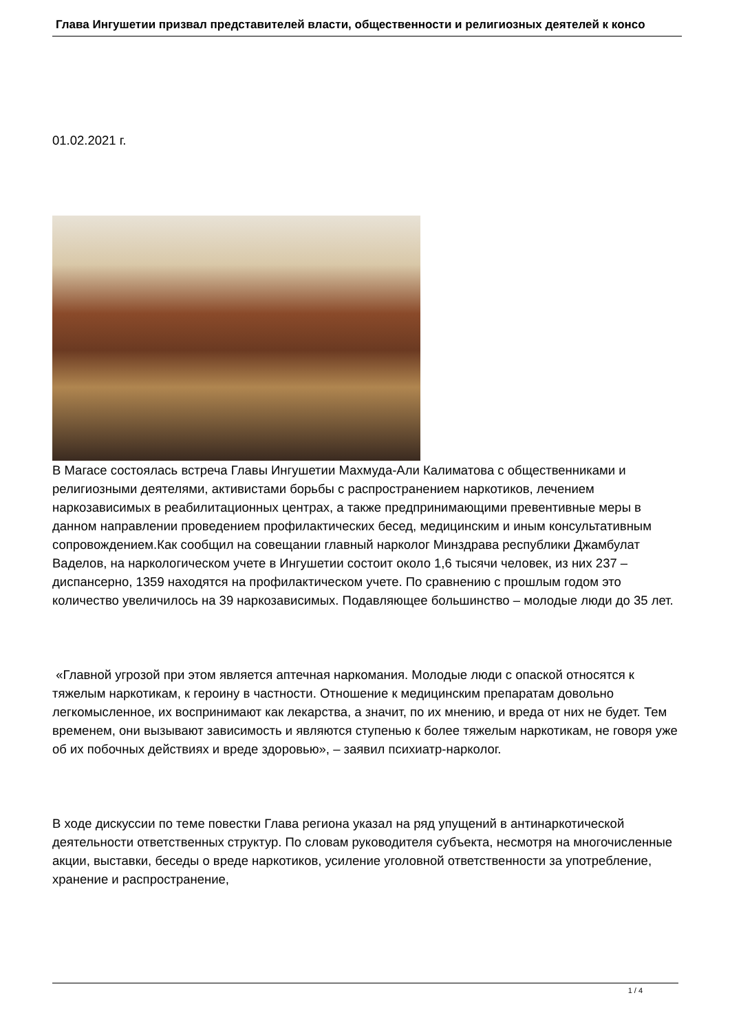Глава Ингушетии призвал представителей власти, общественности и религиозных деятелей к консо
01.02.2021 г.
В Магасе состоялась встреча Главы Ингушетии Махмуда-Али Калиматова с общественниками и религиозными деятелями, активистами борьбы с распространением наркотиков, лечением наркозависимых в реабилитационных центрах, а также предпринимающими превентивные меры в данном направлении проведением профилактических бесед, медицинским и иным консультативным сопровождением.Как сообщил на совещании главный нарколог Минздрава республики Джамбулат Ваделов, на наркологическом учете в Ингушетии состоит около 1,6 тысячи человек, из них 237 – диспансерно, 1359 находятся на профилактическом учете. По сравнению с прошлым годом это количество увеличилось на 39 наркозависимых. Подавляющее большинство – молодые люди до 35 лет.
«Главной угрозой при этом является аптечная наркомания. Молодые люди с опаской относятся к тяжелым наркотикам, к героину в частности. Отношение к медицинским препаратам довольно легкомысленное, их воспринимают как лекарства, а значит, по их мнению, и вреда от них не будет. Тем временем, они вызывают зависимость и являются ступенью к более тяжелым наркотикам, не говоря уже об их побочных действиях и вреде здоровью», – заявил психиатр-нарколог.
В ходе дискуссии по теме повестки Глава региона указал на ряд упущений в антинаркотической деятельности ответственных структур. По словам руководителя субъекта, несмотря на многочисленные акции, выставки, беседы о вреде наркотиков, усиление уголовной ответственности за употребление, хранение и распространение,
1 / 4